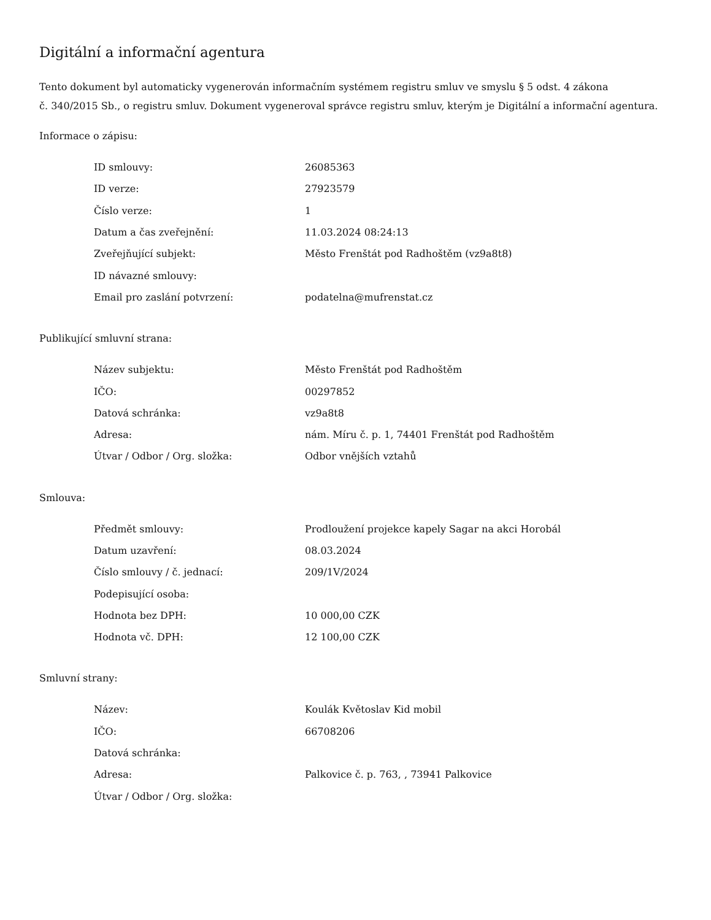Digitální a informační agentura
Tento dokument byl automaticky vygenerován informačním systémem registru smluv ve smyslu § 5 odst. 4 zákona
č. 340/2015 Sb., o registru smluv. Dokument vygeneroval správce registru smluv, kterým je Digitální a informační agentura.
Informace o zápisu:
| ID smlouvy: | 26085363 |
| ID verze: | 27923579 |
| Číslo verze: | 1 |
| Datum a čas zveřejnění: | 11.03.2024 08:24:13 |
| Zveřejňující subjekt: | Město Frenštát pod Radhoštěm (vz9a8t8) |
| ID návazné smlouvy: | |
| Email pro zaslání potvrzení: | podatelna@mufrenstat.cz |
Publikující smluvní strana:
| Název subjektu: | Město Frenštát pod Radhoštěm |
| IČO: | 00297852 |
| Datová schránka: | vz9a8t8 |
| Adresa: | nám. Míru č. p. 1, 74401 Frenštát pod Radhoštěm |
| Útvar / Odbor / Org. složka: | Odbor vnějších vztahů |
Smlouva:
| Předmět smlouvy: | Prodloužení projekce kapely Sagar na akci Horobál |
| Datum uzavření: | 08.03.2024 |
| Číslo smlouvy / č. jednací: | 209/1V/2024 |
| Podepisující osoba: | |
| Hodnota bez DPH: | 10 000,00 CZK |
| Hodnota vč. DPH: | 12 100,00 CZK |
Smluvní strany:
| Název: | Koulák Květoslav Kid mobil |
| IČO: | 66708206 |
| Datová schránka: | |
| Adresa: | Palkovice č. p. 763, , 73941 Palkovice |
| Útvar / Odbor / Org. složka: | |